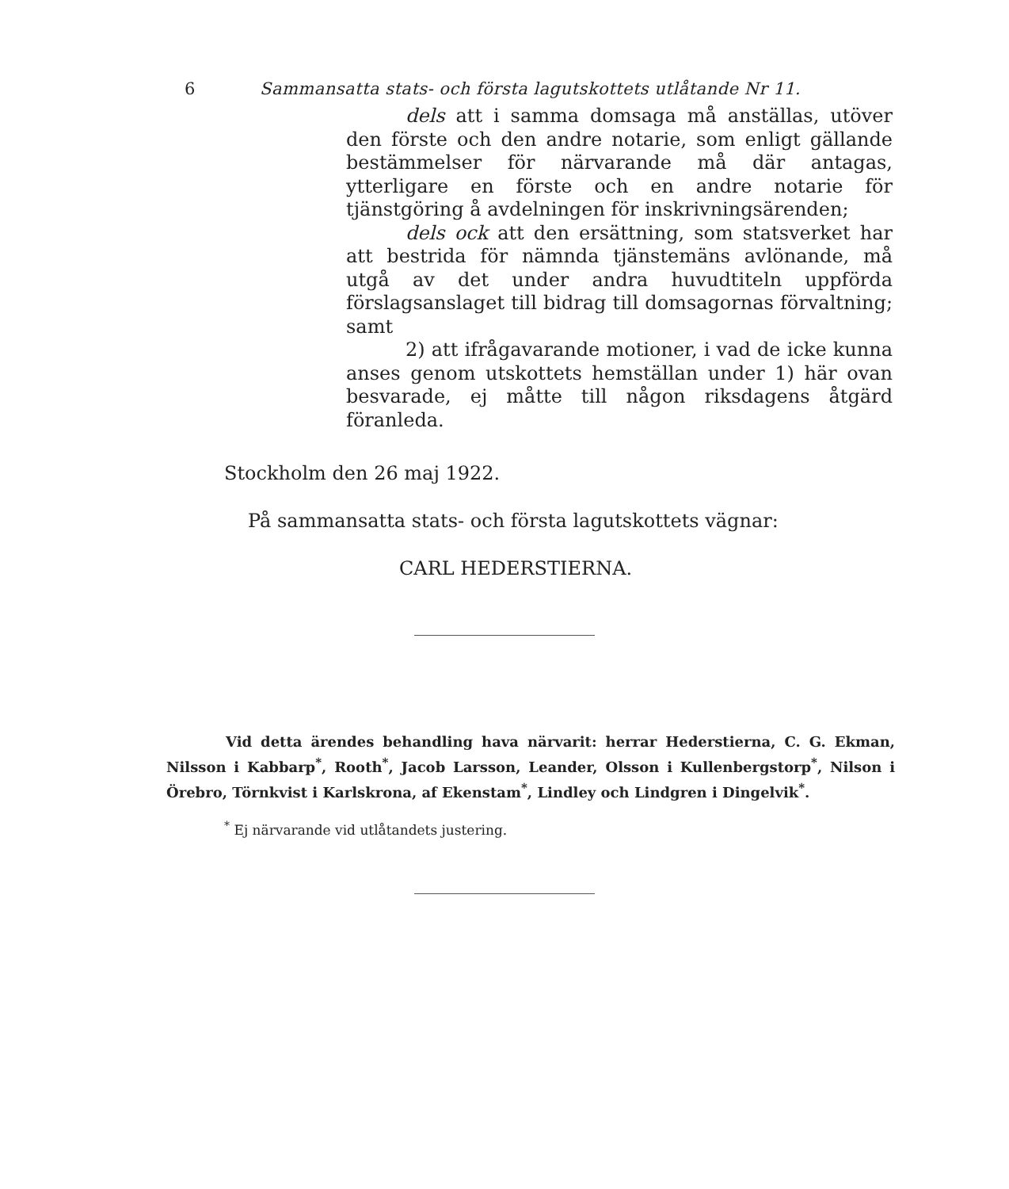6 Sammansatta stats- och första lagutskottets utlåtande Nr 11.
dels att i samma domsaga må anställas, utöver den förste och den andre notarie, som enligt gällande bestämmelser för närvarande må där antagas, ytterligare en förste och en andre notarie för tjänstgöring å avdelningen för inskrivningsärenden;
dels ock att den ersättning, som statsverket har att bestrida för nämnda tjänstemäns avlönande, må utgå av det under andra huvudtiteln uppförda förslagsanslaget till bidrag till domsagornas förvaltning; samt
2) att ifrågavarande motioner, i vad de icke kunna anses genom utskottets hemställan under 1) här ovan besvarade, ej måtte till någon riksdagens åtgärd föranleda.
Stockholm den 26 maj 1922.
På sammansatta stats- och första lagutskottets vägnar:
CARL HEDERSTIERNA.
Vid detta ärendes behandling hava närvarit: herrar Hederstierna, C. G. Ekman, Nilsson i Kabbarp<sup>*</sup>, Rooth<sup>*</sup>, Jacob Larsson, Leander, Olsson i Kullenbergstorp<sup>*</sup>, Nilson i Örebro, Törnkvist i Karlskrona, af Ekenstam<sup>*</sup>, Lindley och Lindgren i Dingelvik<sup>*</sup>.
<sup>*</sup> Ej närvarande vid utlåtandets justering.